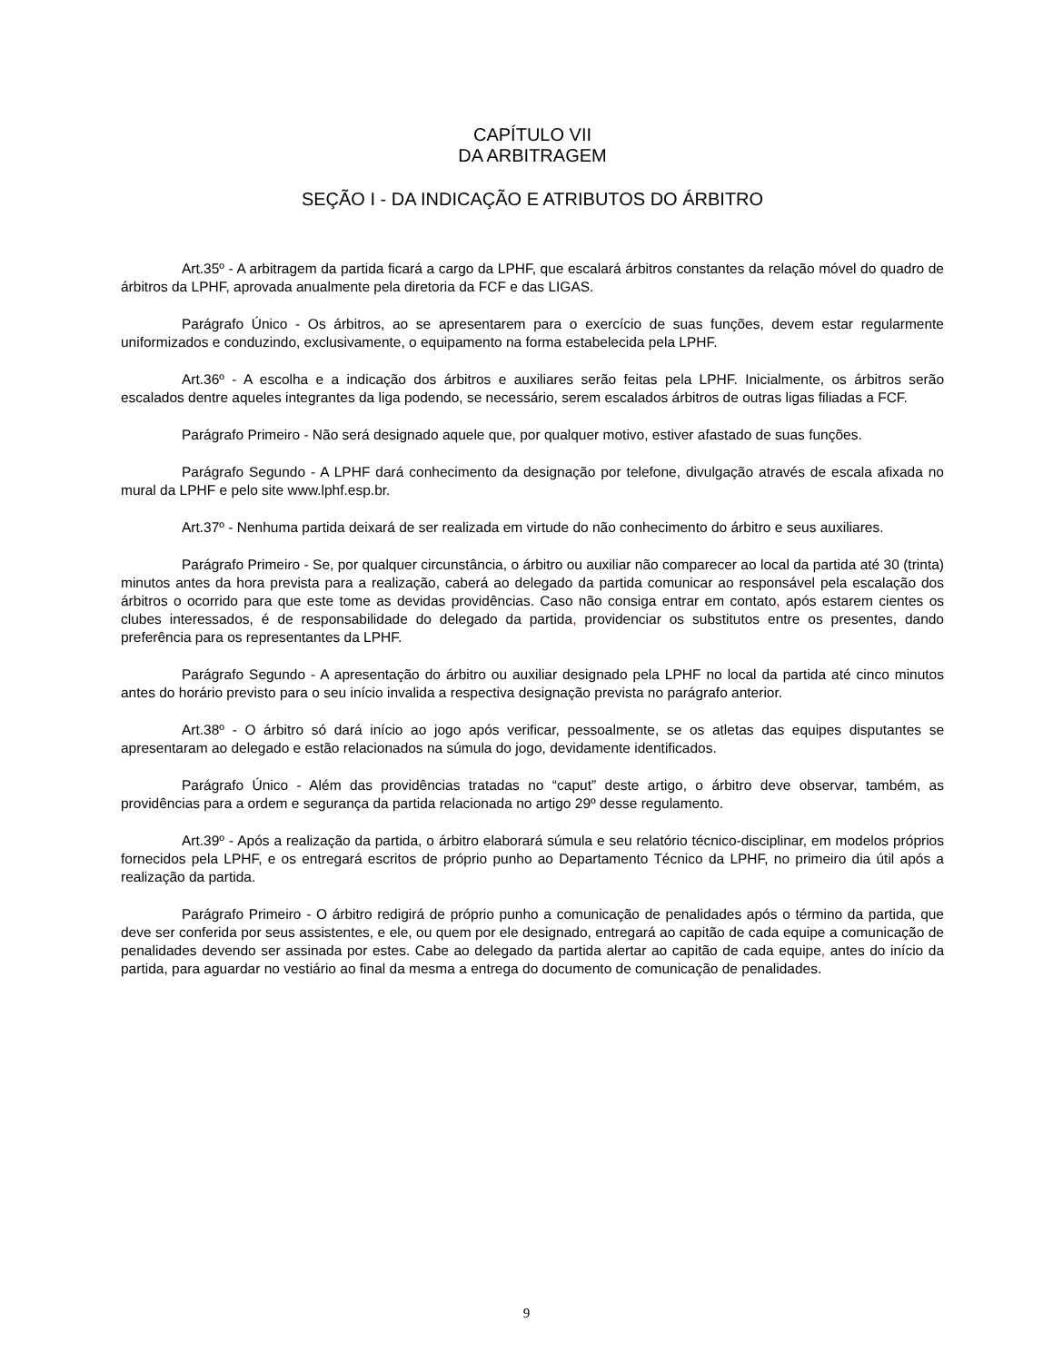CAPÍTULO VII
DA ARBITRAGEM
SEÇÃO I - DA INDICAÇÃO E ATRIBUTOS DO ÁRBITRO
Art.35º - A arbitragem da partida ficará a cargo da LPHF, que escalará árbitros constantes da relação móvel do quadro de árbitros da LPHF, aprovada anualmente pela diretoria da FCF e das LIGAS.
Parágrafo Único - Os árbitros, ao se apresentarem para o exercício de suas funções, devem estar regularmente uniformizados e conduzindo, exclusivamente, o equipamento na forma estabelecida pela LPHF.
Art.36º - A escolha e a indicação dos árbitros e auxiliares serão feitas pela LPHF. Inicialmente, os árbitros serão escalados dentre aqueles integrantes da liga podendo, se necessário, serem escalados árbitros de outras ligas filiadas a FCF.
Parágrafo Primeiro - Não será designado aquele que, por qualquer motivo, estiver afastado de suas funções.
Parágrafo Segundo - A LPHF dará conhecimento da designação por telefone, divulgação através de escala afixada no mural da LPHF e pelo site www.lphf.esp.br.
Art.37º - Nenhuma partida deixará de ser realizada em virtude do não conhecimento do árbitro e seus auxiliares.
Parágrafo Primeiro - Se, por qualquer circunstância, o árbitro ou auxiliar não comparecer ao local da partida até 30 (trinta) minutos antes da hora prevista para a realização, caberá ao delegado da partida comunicar ao responsável pela escalação dos árbitros o ocorrido para que este tome as devidas providências. Caso não consiga entrar em contato, após estarem cientes os clubes interessados, é de responsabilidade do delegado da partida, providenciar os substitutos entre os presentes, dando preferência para os representantes da LPHF.
Parágrafo Segundo - A apresentação do árbitro ou auxiliar designado pela LPHF no local da partida até cinco minutos antes do horário previsto para o seu início invalida a respectiva designação prevista no parágrafo anterior.
Art.38º - O árbitro só dará início ao jogo após verificar, pessoalmente, se os atletas das equipes disputantes se apresentaram ao delegado e estão relacionados na súmula do jogo, devidamente identificados.
Parágrafo Único - Além das providências tratadas no “caput” deste artigo, o árbitro deve observar, também, as providências para a ordem e segurança da partida relacionada no artigo 29º desse regulamento.
Art.39º - Após a realização da partida, o árbitro elaborará súmula e seu relatório técnico-disciplinar, em modelos próprios fornecidos pela LPHF, e os entregará escritos de próprio punho ao Departamento Técnico da LPHF, no primeiro dia útil após a realização da partida.
Parágrafo Primeiro - O árbitro redigirá de próprio punho a comunicação de penalidades após o término da partida, que deve ser conferida por seus assistentes, e ele, ou quem por ele designado, entregará ao capitão de cada equipe a comunicação de penalidades devendo ser assinada por estes. Cabe ao delegado da partida alertar ao capitão de cada equipe, antes do início da partida, para aguardar no vestiário ao final da mesma a entrega do documento de comunicação de penalidades.
9